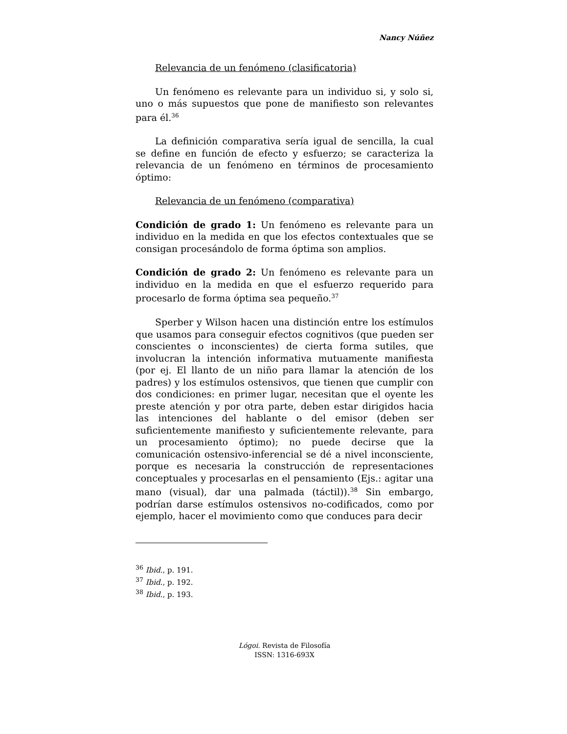Nancy Núñez
Relevancia de un fenómeno (clasificatoria)
Un fenómeno es relevante para un individuo si, y solo si, uno o más supuestos que pone de manifiesto son relevantes para él.<sup>36</sup>
La definición comparativa sería igual de sencilla, la cual se define en función de efecto y esfuerzo; se caracteriza la relevancia de un fenómeno en términos de procesamiento óptimo:
Relevancia de un fenómeno (comparativa)
Condición de grado 1: Un fenómeno es relevante para un individuo en la medida en que los efectos contextuales que se consigan procesándolo de forma óptima son amplios.
Condición de grado 2: Un fenómeno es relevante para un individuo en la medida en que el esfuerzo requerido para procesarlo de forma óptima sea pequeño.<sup>37</sup>
Sperber y Wilson hacen una distinción entre los estímulos que usamos para conseguir efectos cognitivos (que pueden ser conscientes o inconscientes) de cierta forma sutiles, que involucran la intención informativa mutuamente manifiesta (por ej. El llanto de un niño para llamar la atención de los padres) y los estímulos ostensivos, que tienen que cumplir con dos condiciones: en primer lugar, necesitan que el oyente les preste atención y por otra parte, deben estar dirigidos hacia las intenciones del hablante o del emisor (deben ser suficientemente manifiesto y suficientemente relevante, para un procesamiento óptimo); no puede decirse que la comunicación ostensivo-inferencial se dé a nivel inconsciente, porque es necesaria la construcción de representaciones conceptuales y procesarlas en el pensamiento (Ejs.: agitar una mano (visual), dar una palmada (táctil)).<sup>38</sup> Sin embargo, podrían darse estímulos ostensivos no-codificados, como por ejemplo, hacer el movimiento como que conduces para decir
<sup>36</sup> Ibid., p. 191.
<sup>37</sup> Ibid., p. 192.
<sup>38</sup> Ibid., p. 193.
Lógoi. Revista de Filosofía
ISSN: 1316-693X